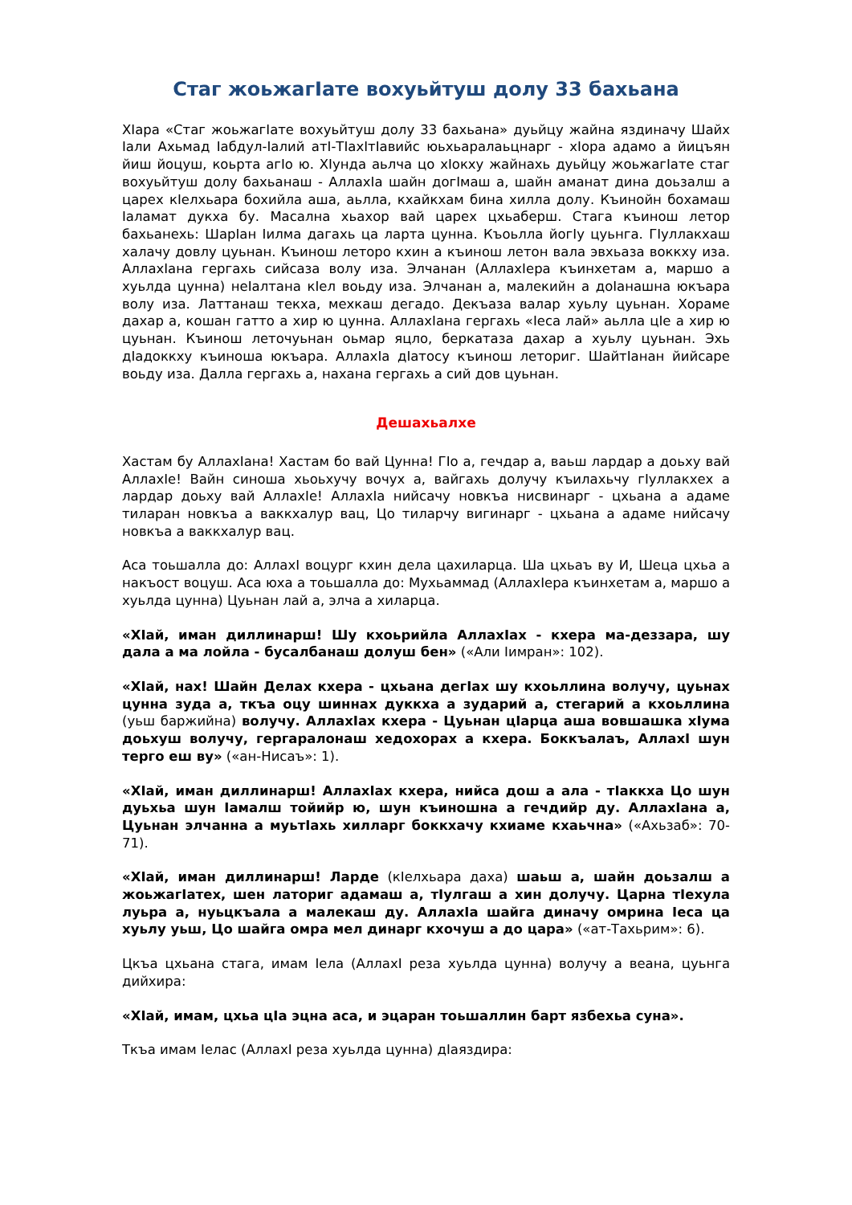Стаг жоьжагIате вохуьйтуш долу 33 бахьана
ХIара «Стаг жоьжагIате вохуьйтуш долу 33 бахьана» дуьйцу жайна яздиначу Шайх Iали Ахьмад Iабдул-Iалий атI-ТIахIтIавийс юьхьаралаьцнарг - хIора адамо а йицъян йиш йоцуш, коьрта агIо ю. ХIунда аьлча цо хIокху жайнахь дуьйцу жоьжагIате стаг вохуьйтуш долу бахьанаш - АллахIа шайн догIмаш а, шайн аманат дина доьзалш а царех кIелхьара бохийла аша, аьлла, кхайкхам бина хилла долу. Къинойн бохамаш Iаламат дукха бу. Масална хьахор вай царех цхьаберш. Стага къинош летор бахьанехь: ШарIан Iилма дагахь ца ларта цунна. Къоьлла йогIу цуьнга. ГIуллакхаш халачу довлу цуьнан. Къинош летоpо кхин а къинош летон вала эвхьаза воккху иза. АллахIана гергахь сийсаза волу иза. Элчанан (АллахIера къинхетам а, маршо а хуьлда цунна) неIалтана кIел воьду иза. Элчанан а, малекийн а доIанашна юкъара волу иза. Латтанаш текха, мехкаш дегадо. Декъаза валар хуьлу цуьнан. Хораме дахар а, кошан гатто а хир ю цунна. АллахIана гергахь «Iеса лай» аьлла цIе а хир ю цуьнан. Къинош леточуьнан оьмар яцло, беркатаза дахар а хуьлу цуьнан. Эхь дIадоккху къиноша юкъара. АллахIа дIатосу къинош летoриг. ШайтIанан йийсаре воьду иза. Далла гергахь а, нахана гергахь а сий дов цуьнан.
Дешахьалхе
Хастам бу АллахIана! Хастам бо вай Цунна! ГIо а, гечдар а, ваьш лардар а доьху вай АллахIе! Вайн синоша хьоьхучу вочух а, вайгахь долучу къилахьчу гIуллакхех а лардар доьху вай АллахIе! АллахIа нийсачу новкъа нисвинарг - цхьана а адаме тиларан новкъа а ваккхалур вац, Цо тиларчу вигинарг - цхьана а адаме нийсачу новкъа а ваккхалур вац.
Аса тоьшалла до: АллахI воцург кхин дела цахиларца. Ша цхьаъ ву И, Шеца цхьа а накъост воцуш. Аса юха а тоьшалла до: Мухьаммад (АллахIера къинхетам а, маршо а хуьлда цунна) Цуьнан лай а, элча а хиларца.
«ХIай, иман диллинарш! Шу кхоьрийла АллахIах - кхера ма-деззара, шу дала а ма лойла - бусалбанаш долуш бен» («Али Iимран»: 102).
«ХIай, нах! Шайн Делах кхера - цхьана дегIах шу кхоьллина волучу, цуьнах цунна зуда а, ткъа оцу шиннах дуккха а зударий а, стегарий а кхоьллина (уьш баржийна) волучу. АллахIах кхера - Цуьнан цIарца аша вовшашка хIума доьхуш волучу, гергаралонаш хедохорах а кхера. Боккъалаъ, АллахI шун терго еш ву» («ан-Нисаъ»: 1).
«ХIай, иман диллинарш! АллахIах кхера, нийса дош а ала - тIаккха Цо шун дуьхьа шун Iамалш тойийр ю, шун къиношна а гечдийр ду. АллахIана а, Цуьнан элчанна а муьтIахь хилларг боккхачу кхиаме кхаьчна» («Ахьзаб»: 70-71).
«ХIай, иман диллинарш! Ларде (кIелхьара даха) шаьш а, шайн доьзалш а жоьжагIатех, шен латориг адамаш а, тIулгаш а хин долучу. Царна тIехула луьра а, нуьцкъала а малекаш ду. АллахIа шайга диначу омрина Iеса ца хуьлу уьш, Цо шайга омра мел динарг кхочуш а до цара» («ат-Тахьрим»: 6).
Цкъа цхьана стага, имам Iела (АллахI реза хуьлда цунна) волучу а веана, цуьнга дийхира:
«ХIай, имам, цхьа цIа эцна аса, и эцаран тоьшаллин барт язбехьа суна».
Ткъа имам Iелас (АллахI реза хуьлда цунна) дIаяздира: